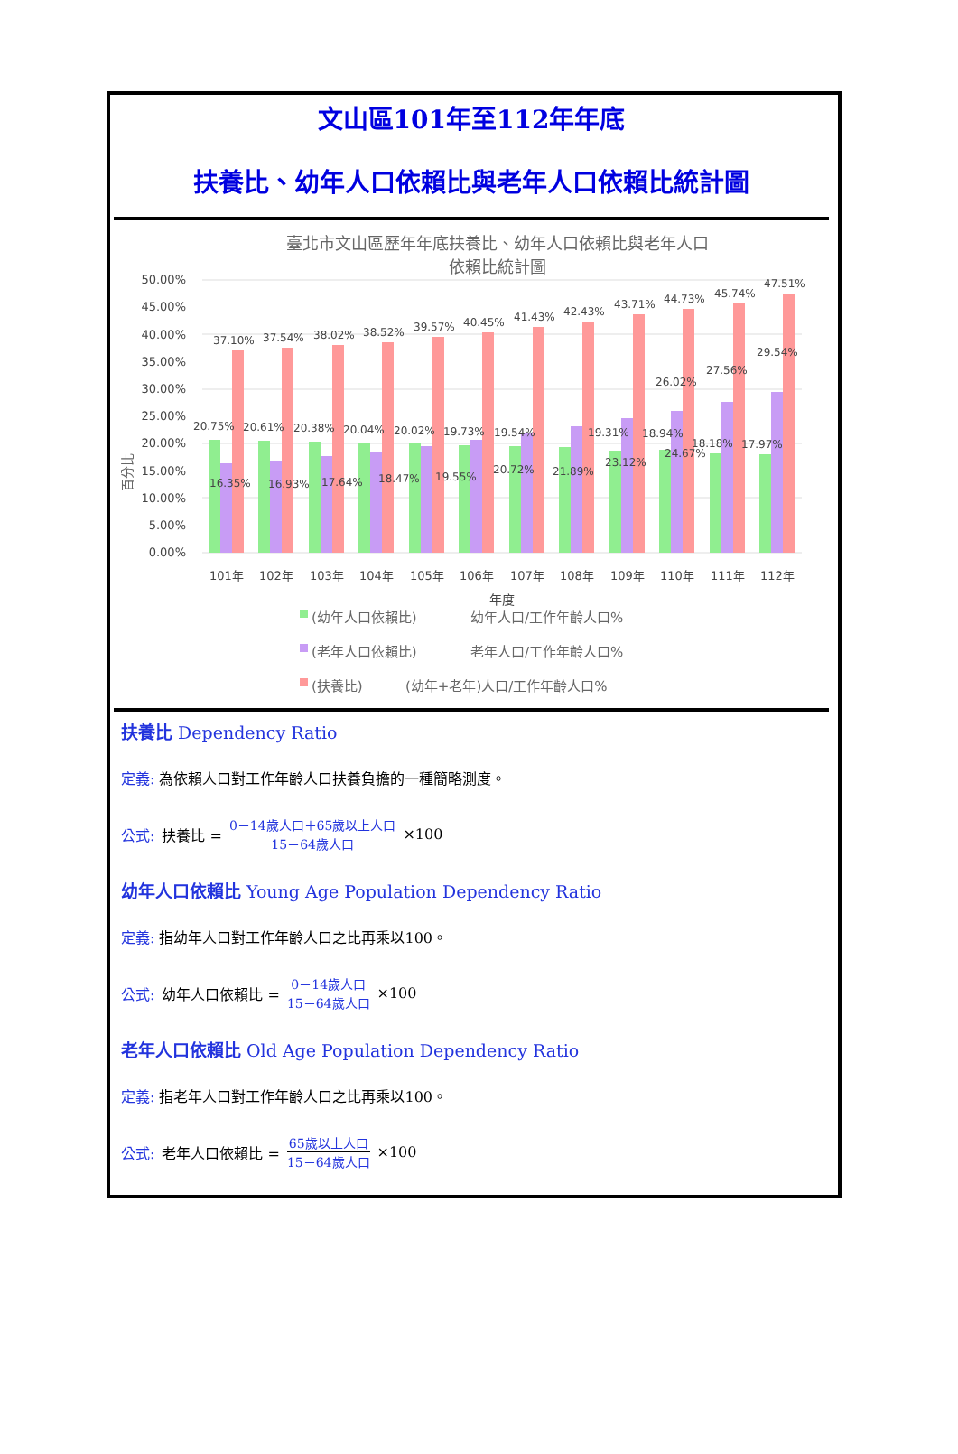文山區101年至112年年底
扶養比、幼年人口依賴比與老年人口依賴比統計圖
臺北市文山區歷年年底扶養比、幼年人口依賴比與老年人口
依賴比統計圖
百分比
50.00%
45.00%
40.00%
35.00%
30.00%
25.00%
20.00%
15.00%
10.00%
5.00%
0.00%
37.10%
37.54%
38.02%
38.52%
39.57%
40.45%
41.43%
42.43%
43.71%
44.73%
45.74%
47.51%
20.75%
20.61%
20.38%
20.04%
20.02%
19.73%
19.54%
19.31%
18.94%
18.18%
17.97%
16.35%
16.93%
17.64%
18.47%
19.55%
20.72%
21.89%
23.12%
24.67%
26.02%
27.56%
29.54%
101年
102年
103年
104年
105年
106年
107年
108年
109年
110年
111年
112年
年度
(幼年人口依賴比)
幼年人口/工作年齡人口%
(老年人口依賴比)
老年人口/工作年齡人口%
(扶養比)
(幼年+老年)人口/工作年齡人口%
扶養比 Dependency Ratio
定義: 為依賴人口對工作年齡人口扶養負擔的一種簡略測度。
公式: 扶養比 = 0－14歲人口＋65歲以上人口 15－64歲人口 ×100
幼年人口依賴比 Young Age Population Dependency Ratio
定義: 指幼年人口對工作年齡人口之比再乘以100。
公式: 幼年人口依賴比 = 0－14歲人口 15－64歲人口 ×100
老年人口依賴比 Old Age Population Dependency Ratio
定義: 指老年人口對工作年齡人口之比再乘以100。
公式: 老年人口依賴比 = 65歲以上人口 15－64歲人口 ×100